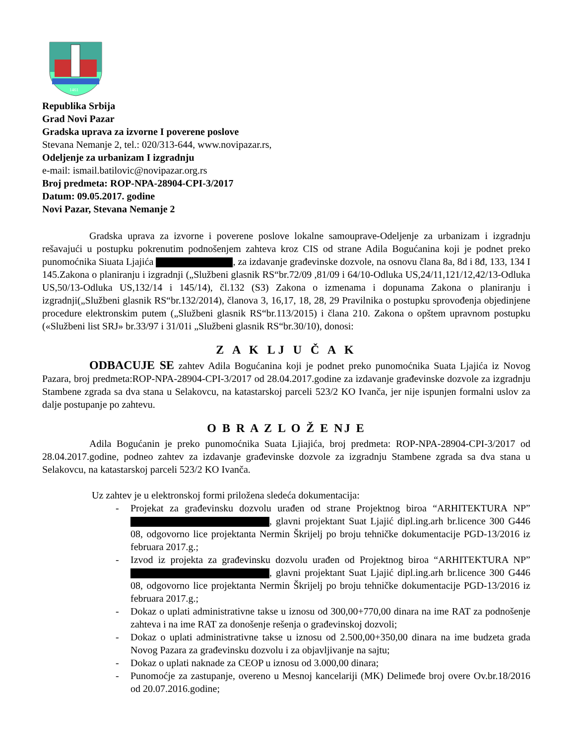1461
Republika Srbija
Grad Novi Pazar
Gradska uprava za izvorne I poverene poslove
Stevana Nemanje 2, tel.: 020/313-644, www.novipazar.rs,
Odeljenje za urbanizam I izgradnju
e-mail: ismail.batilovic@novipazar.org.rs
Broj predmeta: ROP-NPA-28904-CPI-3/2017
Datum: 09.05.2017. godine
Novi Pazar, Stevana Nemanje 2
Gradska uprava za izvorne i poverene poslove lokalne samouprave-Odeljenje za urbanizam i izgradnju rešavajući u postupku pokrenutim podnošenjem zahteva kroz CIS od strane Adila Bogućanina koji je podnet preko punomoćnika Siuata Ljajića , za izdavanje građevinske dozvole, na osnovu člana 8a, 8d i 8đ, 133, 134 I 145.Zakona o planiranju i izgradnji („Službeni glasnik RS“br.72/09 ,81/09 i 64/10-Odluka US,24/11,121/12,42/13-Odluka US,50/13-Odluka US,132/14 i 145/14), čl.132 (S3) Zakona o izmenama i dopunama Zakona o planiranju i izgradnji(„Službeni glasnik RS“br.132/2014), članova 3, 16,17, 18, 28, 29 Pravilnika o postupku sprovođenja objedinjene procedure elektronskim putem („Službeni glasnik RS“br.113/2015) i člana 210. Zakona o opštem upravnom postupku («Službeni list SRJ» br.33/97 i 31/01i „Službeni glasnik RS“br.30/10), donosi:
Z A K LJ U Č A K
ODBACUJE SE zahtev Adila Bogućanina koji je podnet preko punomoćnika Suata Ljajića iz Novog Pazara, broj predmeta:ROP-NPA-28904-CPI-3/2017 od 28.04.2017.godine za izdavanje građevinske dozvole za izgradnju Stambene zgrada sa dva stana u Selakovcu, na katastarskoj parceli 523/2 KO Ivanča, jer nije ispunjen formalni uslov za dalje postupanje po zahtevu.
O B R A Z L O Ž E NJ E
Adila Bogućanin je preko punomoćnika Suata Ljiajića, broj predmeta: ROP-NPA-28904-CPI-3/2017 od 28.04.2017.godine, podneo zahtev za izdavanje građevinske dozvole za izgradnju Stambene zgrada sa dva stana u Selakovcu, na katastarskoj parceli 523/2 KO Ivanča.
Uz zahtev je u elektronskoj formi priložena sledeća dokumentacija:
- Projekat za građevinsku dozvolu urađen od strane Projektnog biroa “ARHITEKTURA NP” , glavni projektant Suat Ljajić dipl.ing.arh br.licence 300 G446 08, odgovorno lice projektanta Nermin Škrijelj po broju tehničke dokumentacije PGD-13/2016 iz februara 2017.g.;
- Izvod iz projekta za građevinsku dozvolu urađen od Projektnog biroa “ARHITEKTURA NP” , glavni projektant Suat Ljajić dipl.ing.arh br.licence 300 G446 08, odgovorno lice projektanta Nermin Škrijelj po broju tehničke dokumentacije PGD-13/2016 iz februara 2017.g.;
- Dokaz o uplati administrativne takse u iznosu od 300,00+770,00 dinara na ime RAT za podnošenje zahteva i na ime RAT za donošenje rešenja o građevinskoj dozvoli;
- Dokaz o uplati administrativne takse u iznosu od 2.500,00+350,00 dinara na ime budzeta grada Novog Pazara za građevinsku dozvolu i za objavljivanje na sajtu;
- Dokaz o uplati naknade za CEOP u iznosu od 3.000,00 dinara;
- Punomoćje za zastupanje, overeno u Mesnoj kancelariji (MK) Delimeđe broj overe Ov.br.18/2016 od 20.07.2016.godine;